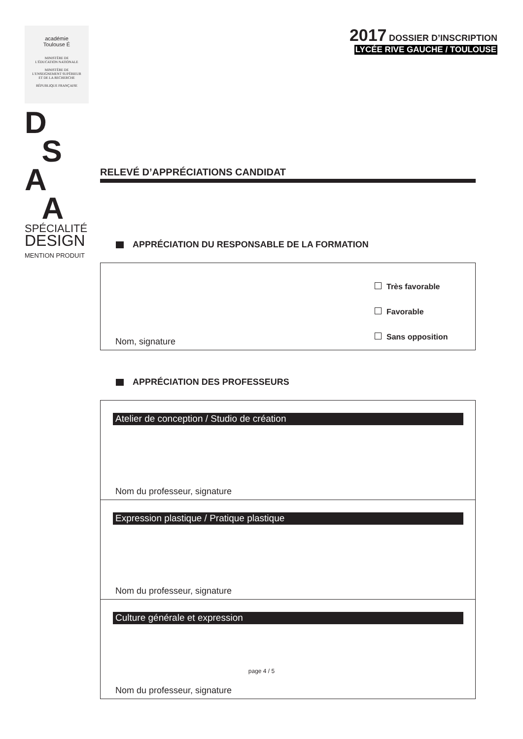académie
Toulouse É
MINISTÈRE DE
L'ÉDUCATION NATIONALE
MINISTÈRE DE
L'ENSEIGNEMENT SUPÉRIEUR
ET DE LA RECHERCHE
RÉPUBLIQUE FRANÇAISE
D
S
A
A
SPÉCIALITÉ
DESIGN
MENTION PRODUIT
2017 DOSSIER D’INSCRIPTION
LYCÉE RIVE GAUCHE / TOULOUSE
RELEVÉ D’APPRÉCIATIONS CANDIDAT
APPRÉCIATION DU RESPONSABLE DE LA FORMATION
Très favorable
Favorable
Sans opposition
Nom, signature
APPRÉCIATION DES PROFESSEURS
Atelier de conception / Studio de création
Nom du professeur, signature
Expression plastique / Pratique plastique
Nom du professeur, signature
Culture générale et expression
Nom du professeur, signature
page 4 / 5